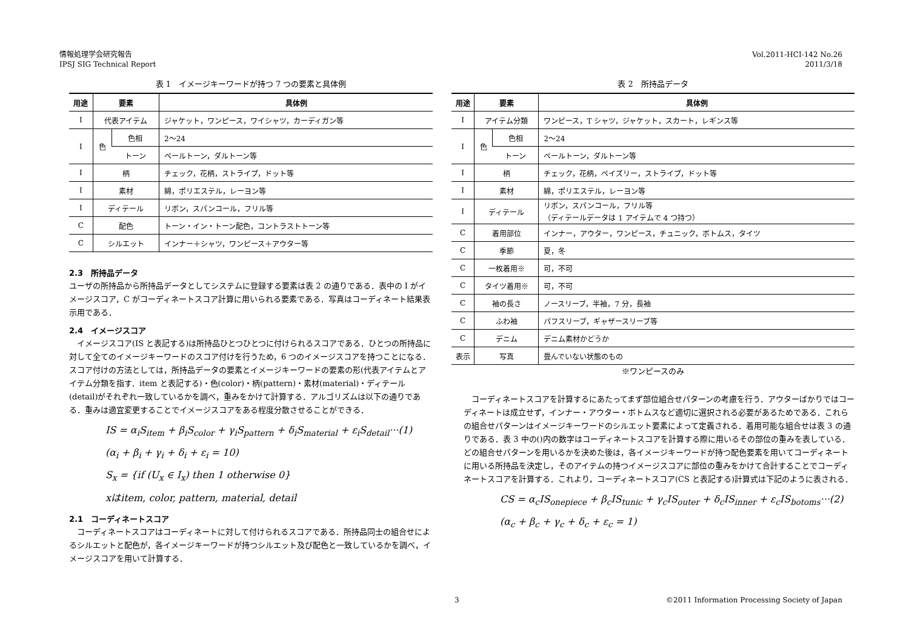情報処理学会研究報告
IPSJ SIG Technical Report
Vol.2011-HCI-142 No.26
2011/3/18
表 1 イメージキーワードが持つ 7 つの要素と具体例
| 用途 | 要素 | | 具体例 |
| --- | --- | --- | --- |
| I | 代表アイテム | | ジャケット，ワンピース，ワイシャツ，カーディガン等 |
| I | 色 | 色相 | 2〜24 |
| | | トーン | ペールトーン，ダルトーン等 |
| I | 柄 | | チェック，花柄，ストライプ，ドット等 |
| I | 素材 | | 綿，ポリエステル，レーヨン等 |
| I | ディテール | | リボン，スパンコール，フリル等 |
| C | 配色 | | トーン・イン・トーン配色，コントラストトーン等 |
| C | シルエット | | インナー＋シャツ，ワンピース＋アウター等 |
2.3　所持品データ
ユーザの所持品から所持品データとしてシステムに登録する要素は表 2 の通りである．表中の I がイメージスコア，C がコーディネートスコア計算に用いられる要素である．写真はコーディネート結果表示用である．
2.4　イメージスコア
　イメージスコア(IS と表記する)は所持品ひとつひとつに付けられるスコアである．ひとつの所持品に対して全てのイメージキーワードのスコア付けを行うため，6 つのイメージスコアを持つことになる．スコア付けの方法としては，所持品データの要素とイメージキーワードの要素の形(代表アイテムとアイテム分類を指す．item と表記する)・色(color)・柄(pattern)・素材(material)・ディテール(detail)がそれぞれ一致しているかを調べ，重みをかけて計算する．アルゴリズムは以下の通りである．重みは適宜変更することでイメージスコアをある程度分散させることができる．
IS = α<sub>i</sub>S<sub>item</sub> + β<sub>i</sub>S<sub>color</sub> + γ<sub>i</sub>S<sub>pattern</sub> + δ<sub>i</sub>S<sub>material</sub> + ε<sub>i</sub>S<sub>detail</sub>···(1)
(α<sub>i</sub> + β<sub>i</sub> + γ<sub>i</sub> + δ<sub>i</sub> + ε<sub>i</sub> = 10)
S<sub>x</sub> = {if (U<sub>x</sub> ∈ I<sub>x</sub>) then 1 otherwise 0}
xはitem, color, pattern, material, detail
2.1　コーディネートスコア
　コーディネートスコアはコーディネートに対して付けられるスコアである．所持品同士の組合せによるシルエットと配色が，各イメージキーワードが持つシルエット及び配色と一致しているかを調べ，イメージスコアを用いて計算する．
表 2 所持品データ
| 用途 | 要素 | | 具体例 |
| --- | --- | --- | --- |
| I | アイテム分類 | | ワンピース，T シャツ，ジャケット，スカート，レギンス等 |
| I | 色 | 色相 | 2〜24 |
| | | トーン | ペールトーン，ダルトーン等 |
| I | 柄 | | チェック，花柄，ペイズリー，ストライプ，ドット等 |
| I | 素材 | | 綿，ポリエステル，レーヨン等 |
| I | ディテール | | リボン，スパンコール，フリル等 （ディテールデータは 1 アイテムで 4 つ持つ） |
| C | 着用部位 | | インナー，アウター，ワンピース，チュニック，ボトムス，タイツ |
| C | 季節 | | 夏，冬 |
| C | 一枚着用※ | | 可，不可 |
| C | タイツ着用※ | | 可，不可 |
| C | 袖の長さ | | ノースリーブ，半袖，7 分，長袖 |
| C | ふわ袖 | | パフスリーブ，ギャザースリーブ等 |
| C | デニム | | デニム素材かどうか |
| 表示 | 写真 | | 畳んでいない状態のもの |
※ワンピースのみ
　コーディネートスコアを計算するにあたってまず部位組合せパターンの考慮を行う．アウターばかりではコーディネートは成立せず，インナー・アウター・ボトムスなど適切に選択される必要があるためである．これらの組合せパターンはイメージキーワードのシルエット要素によって定義される．着用可能な組合せは表 3 の通りである．表 3 中の()内の数字はコーディネートスコアを計算する際に用いるその部位の重みを表している．どの組合せパターンを用いるかを決めた後は，各イメージキーワードが持つ配色要素を用いてコーディネートに用いる所持品を決定し，そのアイテムの持つイメージスコアに部位の重みをかけて合計することでコーディネートスコアを計算する．これより，コーディネートスコア(CS と表記する)計算式は下記のように表される．
CS = α<sub>c</sub>IS<sub>onepiece</sub> + β<sub>c</sub>IS<sub>tunic</sub> + γ<sub>c</sub>IS<sub>outer</sub> + δ<sub>c</sub>IS<sub>inner</sub> + ε<sub>c</sub>IS<sub>botoms</sub>···(2)
(α<sub>c</sub> + β<sub>c</sub> + γ<sub>c</sub> + δ<sub>c</sub> + ε<sub>c</sub> = 1)
3 ©2011 Information Processing Society of Japan